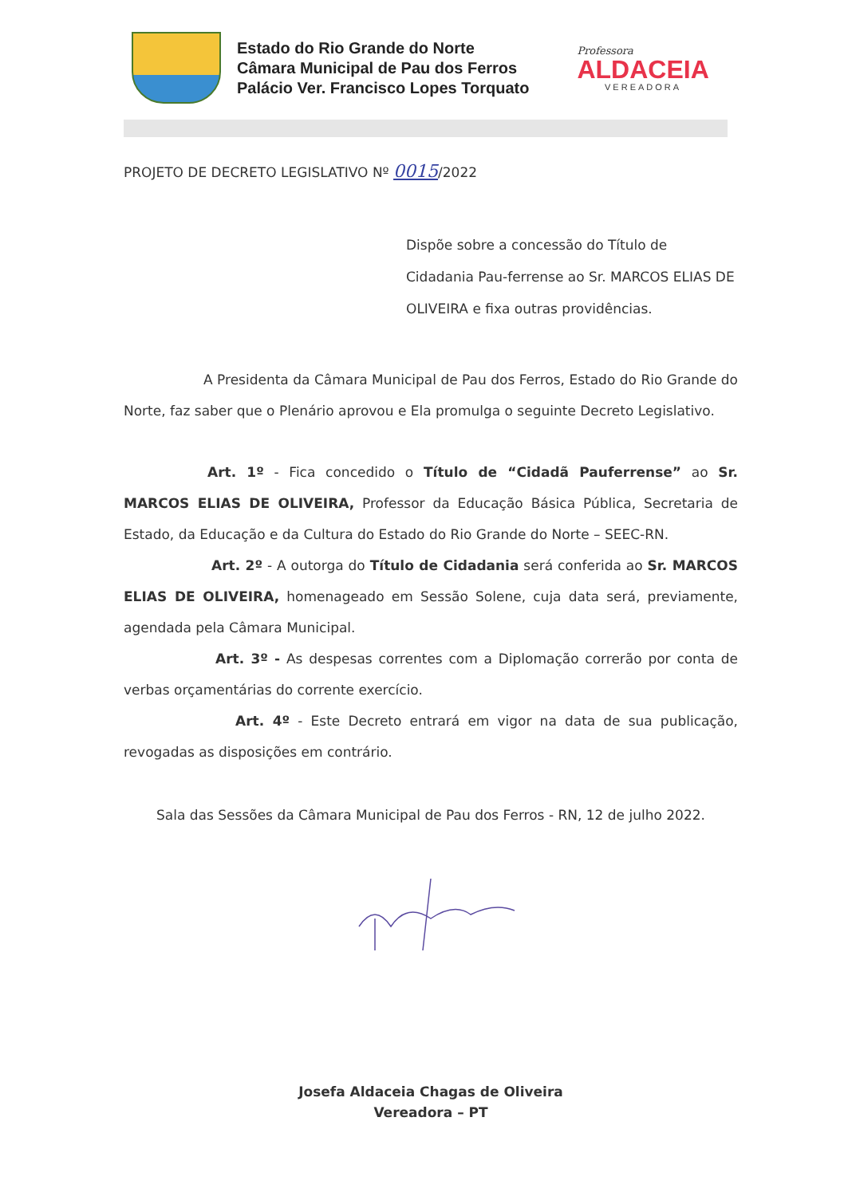Estado do Rio Grande do Norte
Câmara Municipal de Pau dos Ferros
Palácio Ver. Francisco Lopes Torquato
Professora
ALDACEIA
VEREADORA
PROJETO DE DECRETO LEGISLATIVO Nº 0015/2022
Dispõe sobre a concessão do Título de Cidadania Pau-ferrense ao Sr. MARCOS ELIAS DE OLIVEIRA e fixa outras providências.
A Presidenta da Câmara Municipal de Pau dos Ferros, Estado do Rio Grande do Norte, faz saber que o Plenário aprovou e Ela promulga o seguinte Decreto Legislativo.
Art. 1º - Fica concedido o Título de “Cidadã Pauferrense” ao Sr. MARCOS ELIAS DE OLIVEIRA, Professor da Educação Básica Pública, Secretaria de Estado, da Educação e da Cultura do Estado do Rio Grande do Norte – SEEC-RN.
Art. 2º - A outorga do Título de Cidadania será conferida ao Sr. MARCOS ELIAS DE OLIVEIRA, homenageado em Sessão Solene, cuja data será, previamente, agendada pela Câmara Municipal.
Art. 3º - As despesas correntes com a Diplomação correrão por conta de verbas orçamentárias do corrente exercício.
Art. 4º - Este Decreto entrará em vigor na data de sua publicação, revogadas as disposições em contrário.
Sala das Sessões da Câmara Municipal de Pau dos Ferros - RN, 12 de julho 2022.
Josefa Aldaceia Chagas de Oliveira
Vereadora – PT